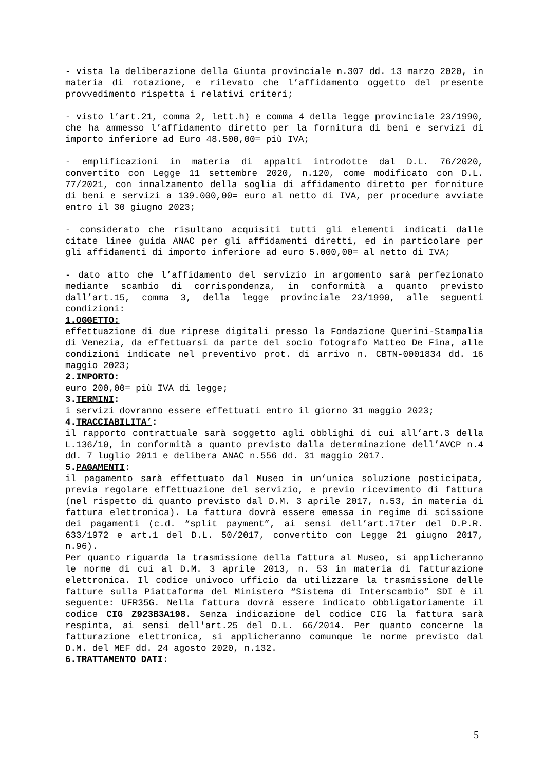- vista la deliberazione della Giunta provinciale n.307 dd. 13 marzo 2020, in materia di rotazione, e rilevato che l’affidamento oggetto del presente provvedimento rispetta i relativi criteri;
- visto l’art.21, comma 2, lett.h) e comma 4 della legge provinciale 23/1990, che ha ammesso l’affidamento diretto per la fornitura di beni e servizi di importo inferiore ad Euro 48.500,00= più IVA;
- emplificazioni in materia di appalti introdotte dal D.L. 76/2020, convertito con Legge 11 settembre 2020, n.120, come modificato con D.L. 77/2021, con innalzamento della soglia di affidamento diretto per forniture di beni e servizi a 139.000,00= euro al netto di IVA, per procedure avviate entro il 30 giugno 2023;
- considerato che risultano acquisiti tutti gli elementi indicati dalle citate linee guida ANAC per gli affidamenti diretti, ed in particolare per gli affidamenti di importo inferiore ad euro 5.000,00= al netto di IVA;
- dato atto che l’affidamento del servizio in argomento sarà perfezionato mediante scambio di corrispondenza, in conformità a quanto previsto dall’art.15, comma 3, della legge provinciale 23/1990, alle seguenti condizioni:
1.OGGETTO:
effettuazione di due riprese digitali presso la Fondazione Querini-Stampalia di Venezia, da effettuarsi da parte del socio fotografo Matteo De Fina, alle condizioni indicate nel preventivo prot. di arrivo n. CBTN-0001834 dd. 16 maggio 2023;
2.IMPORTO:
euro 200,00= più IVA di legge;
3.TERMINI:
i servizi dovranno essere effettuati entro il giorno 31 maggio 2023;
4.TRACCIABILITA’:
il rapporto contrattuale sarà soggetto agli obblighi di cui all’art.3 della L.136/10, in conformità a quanto previsto dalla determinazione dell’AVCP n.4 dd. 7 luglio 2011 e delibera ANAC n.556 dd. 31 maggio 2017.
5.PAGAMENTI:
il pagamento sarà effettuato dal Museo in un’unica soluzione posticipata, previa regolare effettuazione del servizio, e previo ricevimento di fattura (nel rispetto di quanto previsto dal D.M. 3 aprile 2017, n.53, in materia di fattura elettronica). La fattura dovrà essere emessa in regime di scissione dei pagamenti (c.d. “split payment”, ai sensi dell’art.17ter del D.P.R. 633/1972 e art.1 del D.L. 50/2017, convertito con Legge 21 giugno 2017, n.96).
Per quanto riguarda la trasmissione della fattura al Museo, si applicheranno le norme di cui al D.M. 3 aprile 2013, n. 53 in materia di fatturazione elettronica. Il codice univoco ufficio da utilizzare la trasmissione delle fatture sulla Piattaforma del Ministero “Sistema di Interscambio” SDI è il seguente: UFR35G. Nella fattura dovrà essere indicato obbligatoriamente il codice CIG Z923B3A198. Senza indicazione del codice CIG la fattura sarà respinta, ai sensi dell'art.25 del D.L. 66/2014. Per quanto concerne la fatturazione elettronica, si applicheranno comunque le norme previsto dal D.M. del MEF dd. 24 agosto 2020, n.132.
6.TRATTAMENTO DATI:
5